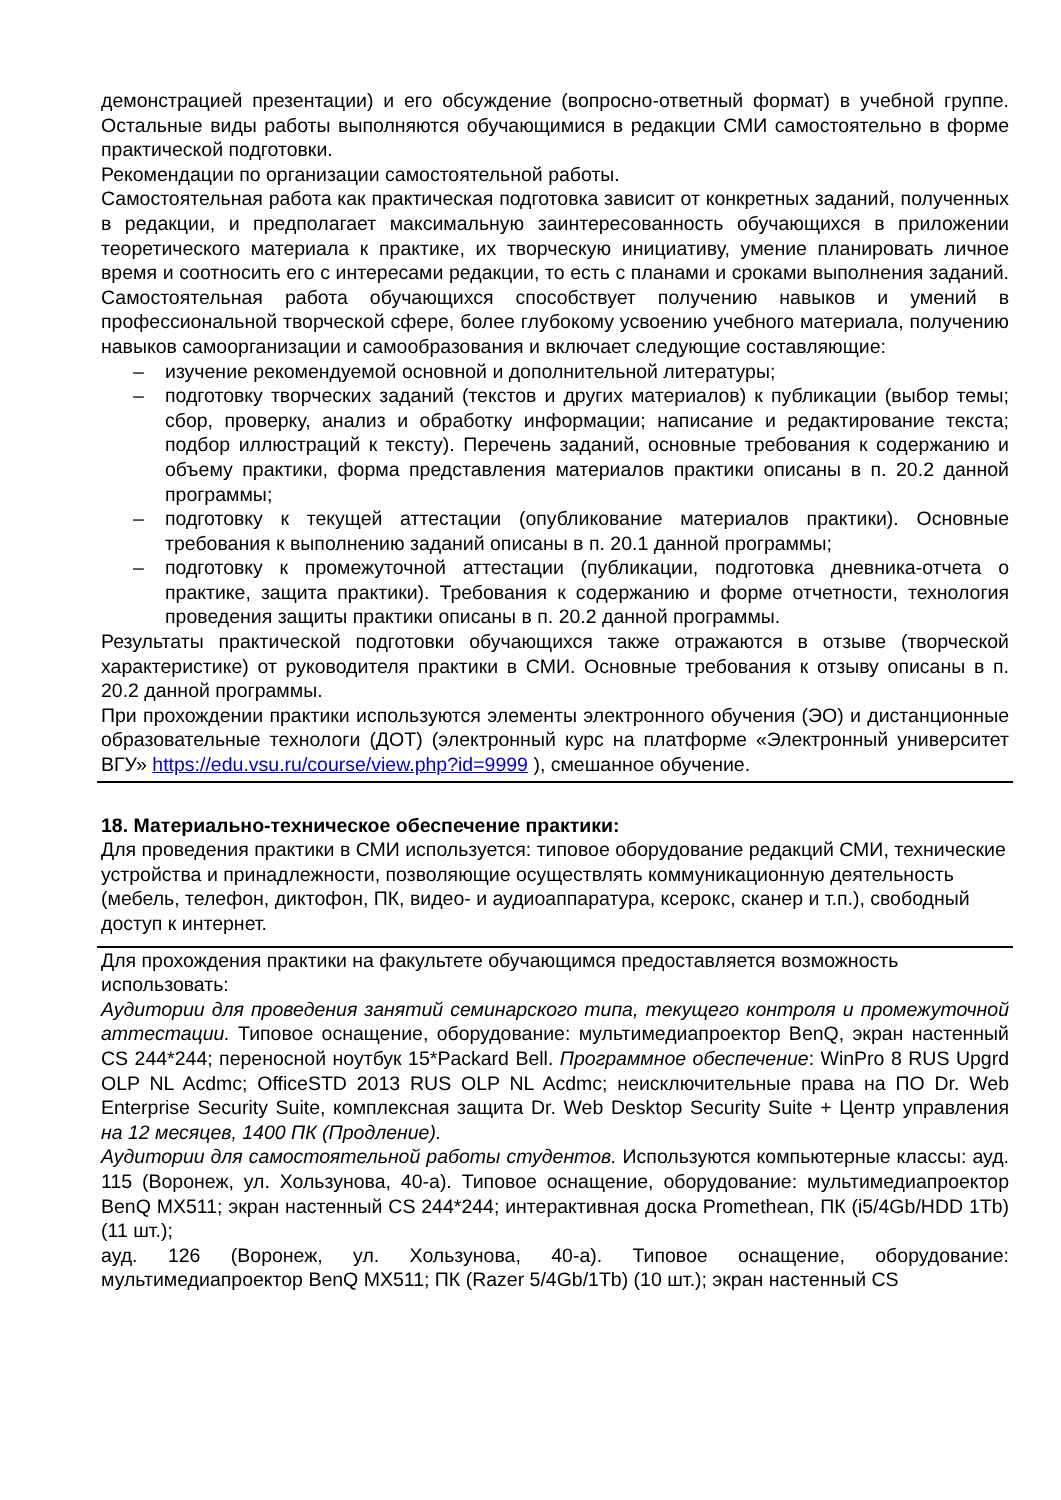демонстрацией презентации) и его обсуждение (вопросно-ответный формат) в учебной группе. Остальные виды работы выполняются обучающимися в редакции СМИ самостоятельно в форме практической подготовки.
Рекомендации по организации самостоятельной работы.
Самостоятельная работа как практическая подготовка зависит от конкретных заданий, полученных в редакции, и предполагает максимальную заинтересованность обучающихся в приложении теоретического материала к практике, их творческую инициативу, умение планировать личное время и соотносить его с интересами редакции, то есть с планами и сроками выполнения заданий. Самостоятельная работа обучающихся способствует получению навыков и умений в профессиональной творческой сфере, более глубокому усвоению учебного материала, получению навыков самоорганизации и самообразования и включает следующие составляющие:
– изучение рекомендуемой основной и дополнительной литературы;
– подготовку творческих заданий (текстов и других материалов) к публикации (выбор темы; сбор, проверку, анализ и обработку информации; написание и редактирование текста; подбор иллюстраций к тексту). Перечень заданий, основные требования к содержанию и объему практики, форма представления материалов практики описаны в п. 20.2 данной программы;
– подготовку к текущей аттестации (опубликование материалов практики). Основные требования к выполнению заданий описаны в п. 20.1 данной программы;
– подготовку к промежуточной аттестации (публикации, подготовка дневника-отчета о практике, защита практики). Требования к содержанию и форме отчетности, технология проведения защиты практики описаны в п. 20.2 данной программы.
Результаты практической подготовки обучающихся также отражаются в отзыве (творческой характеристике) от руководителя практики в СМИ. Основные требования к отзыву описаны в п. 20.2 данной программы.
При прохождении практики используются элементы электронного обучения (ЭО) и дистанционные образовательные технологи (ДОТ) (электронный курс на платформе «Электронный университет ВГУ» https://edu.vsu.ru/course/view.php?id=9999 ), смешанное обучение.
18. Материально-техническое обеспечение практики:
Для проведения практики в СМИ используется: типовое оборудование редакций СМИ, технические устройства и принадлежности, позволяющие осуществлять коммуникационную деятельность (мебель, телефон, диктофон, ПК, видео- и аудиоаппаратура, ксерокс, сканер и т.п.), свободный доступ к интернет.
Для прохождения практики на факультете обучающимся предоставляется возможность использовать:
Аудитории для проведения занятий семинарского типа, текущего контроля и промежуточной аттестации. Типовое оснащение, оборудование: мультимедиапроектор BenQ, экран настенный CS 244*244; переносной ноутбук 15*Packard Bell. Программное обеспечение: WinPro 8 RUS Upgrd OLP NL Acdmc; OfficeSTD 2013 RUS OLP NL Acdmc; неисключительные права на ПО Dr. Web Enterprise Security Suite, комплексная защита Dr. Web Desktop Security Suite + Центр управления на 12 месяцев, 1400 ПК (Продление).
Аудитории для самостоятельной работы студентов. Используются компьютерные классы: ауд. 115 (Воронеж, ул. Хользунова, 40-а). Типовое оснащение, оборудование: мультимедиапроектор BenQ MX511; экран настенный CS 244*244; интерактивная доска Promethean, ПК (i5/4Gb/HDD 1Tb) (11 шт.);
ауд. 126 (Воронеж, ул. Хользунова, 40-а). Типовое оснащение, оборудование: мультимедиапроектор BenQ MX511; ПК (Razer 5/4Gb/1Tb) (10 шт.); экран настенный CS